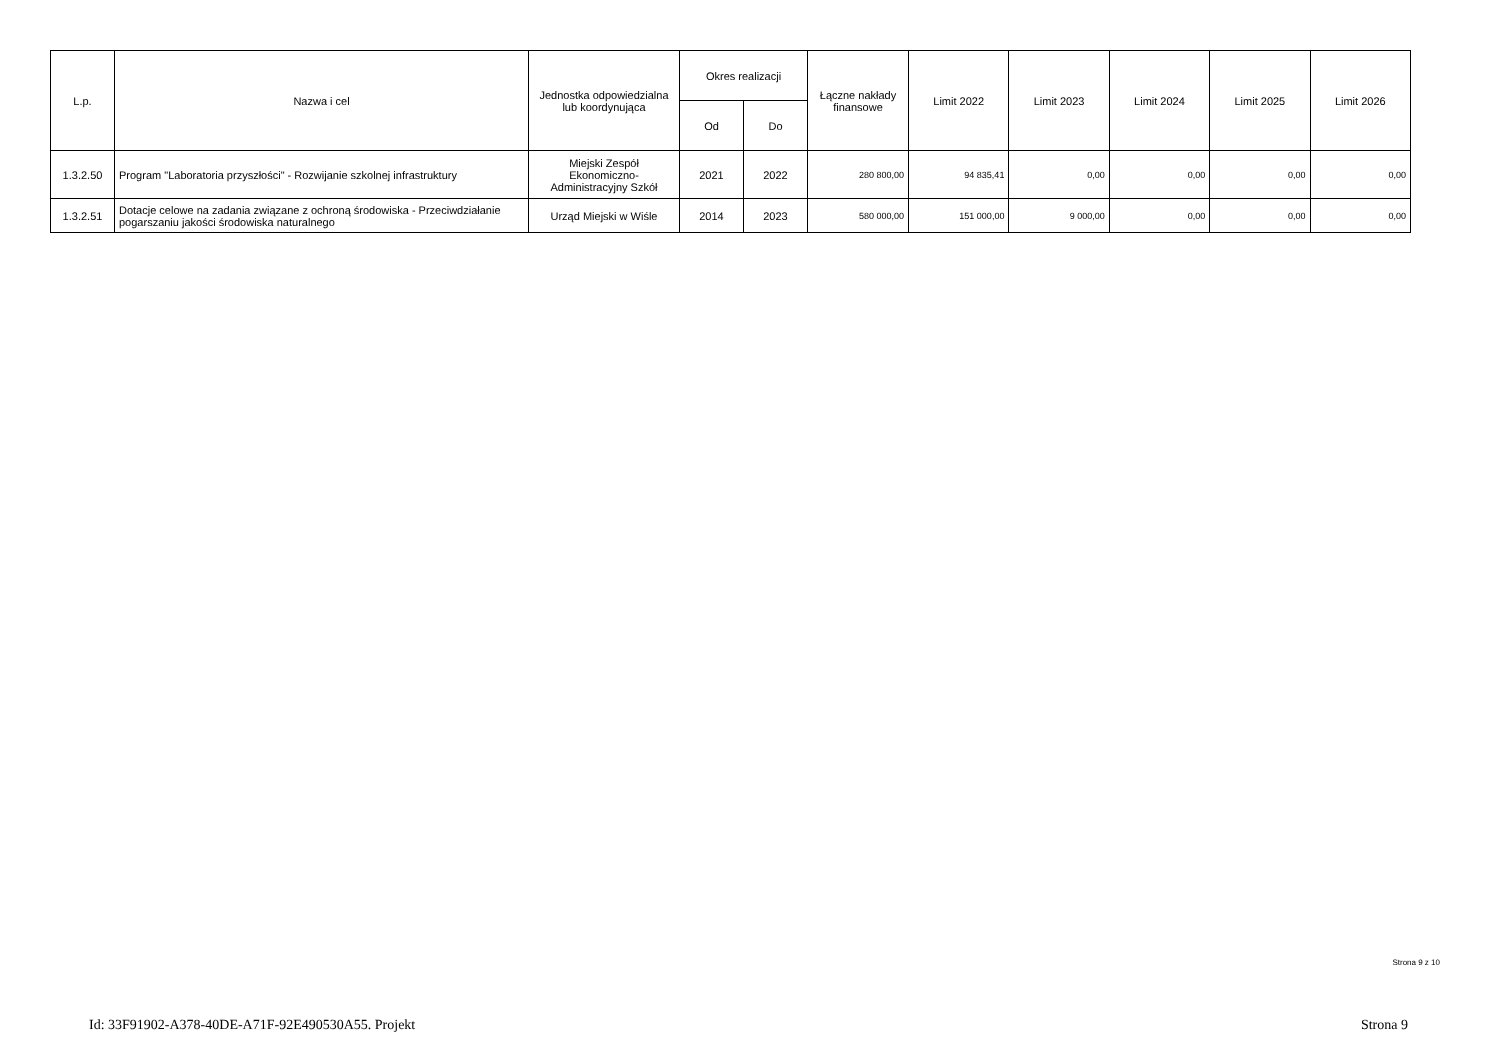| L.p. | Nazwa i cel | Jednostka odpowiedzialna lub koordynująca | Okres realizacji | | Łączne nakłady finansowe | Limit 2022 | Limit 2023 | Limit 2024 | Limit 2025 | Limit 2026 |
| --- | --- | --- | --- | --- | --- | --- | --- | --- | --- | --- |
| | | | Od | Do | | | | | | |
| 1.3.2.50 | Program "Laboratoria przyszłości" - Rozwijanie szkolnej infrastruktury | Miejski Zespół Ekonomiczno-Administracyjny Szkół | 2021 | 2022 | 280 800,00 | 94 835,41 | 0,00 | 0,00 | 0,00 | 0,00 |
| 1.3.2.51 | Dotacje celowe na zadania związane z ochroną środowiska - Przeciwdziałanie pogarszaniu jakości środowiska naturalnego | Urząd Miejski w Wiśle | 2014 | 2023 | 580 000,00 | 151 000,00 | 9 000,00 | 0,00 | 0,00 | 0,00 |
Strona 9 z 10
Id: 33F91902-A378-40DE-A71F-92E490530A55. Projekt Strona 9